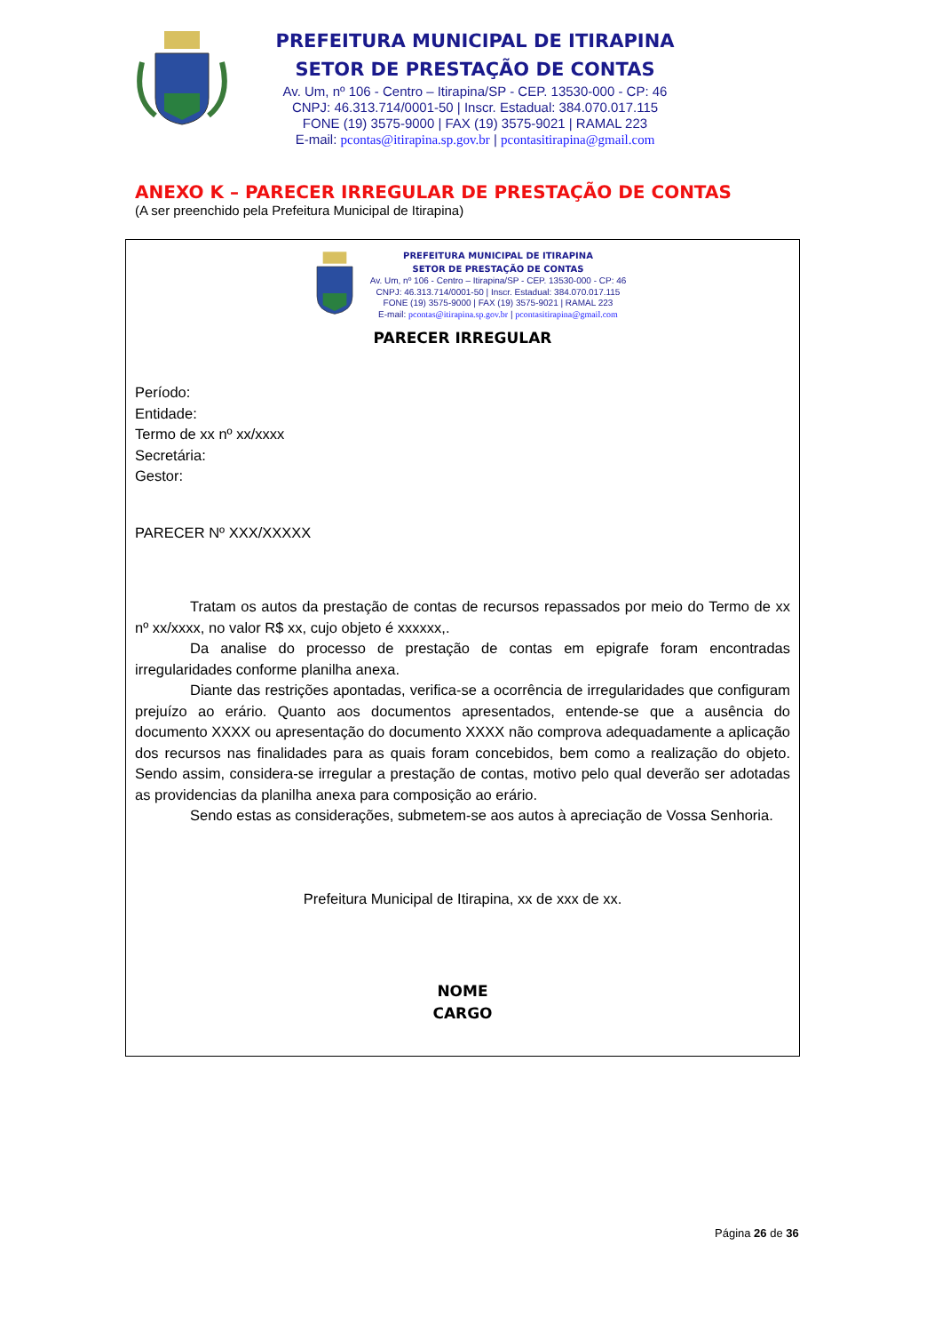PREFEITURA MUNICIPAL DE ITIRAPINA
SETOR DE PRESTAÇÃO DE CONTAS
Av. Um, nº 106 - Centro – Itirapina/SP - CEP. 13530-000 - CP: 46
CNPJ: 46.313.714/0001-50 | Inscr. Estadual: 384.070.017.115
FONE (19) 3575-9000 | FAX (19) 3575-9021 | RAMAL 223
E-mail: pcontas@itirapina.sp.gov.br | pcontasitirapina@gmail.com
ANEXO K – PARECER IRREGULAR DE PRESTAÇÃO DE CONTAS
(A ser preenchido pela Prefeitura Municipal de Itirapina)
PREFEITURA MUNICIPAL DE ITIRAPINA
SETOR DE PRESTAÇÃO DE CONTAS
Av. Um, nº 106 - Centro – Itirapina/SP - CEP. 13530-000 - CP: 46
CNPJ: 46.313.714/0001-50 | Inscr. Estadual: 384.070.017.115
FONE (19) 3575-9000 | FAX (19) 3575-9021 | RAMAL 223
E-mail: pcontas@itirapina.sp.gov.br | pcontasitirapina@gmail.com
PARECER IRREGULAR
Período:
Entidade:
Termo de xx nº xx/xxxx
Secretária:
Gestor:
PARECER Nº XXX/XXXXX
Tratam os autos da prestação de contas de recursos repassados por meio do Termo de xx nº xx/xxxx, no valor R$ xx, cujo objeto é xxxxxx,.
Da analise do processo de prestação de contas em epigrafe foram encontradas irregularidades conforme planilha anexa.
Diante das restrições apontadas, verifica-se a ocorrência de irregularidades que configuram prejuízo ao erário. Quanto aos documentos apresentados, entende-se que a ausência do documento XXXX ou apresentação do documento XXXX não comprova adequadamente a aplicação dos recursos nas finalidades para as quais foram concebidos, bem como a realização do objeto. Sendo assim, considera-se irregular a prestação de contas, motivo pelo qual deverão ser adotadas as providencias da planilha anexa para composição ao erário.
Sendo estas as considerações, submetem-se aos autos à apreciação de Vossa Senhoria.
Prefeitura Municipal de Itirapina, xx de xxx de xx.
NOME
CARGO
Página 26 de 36